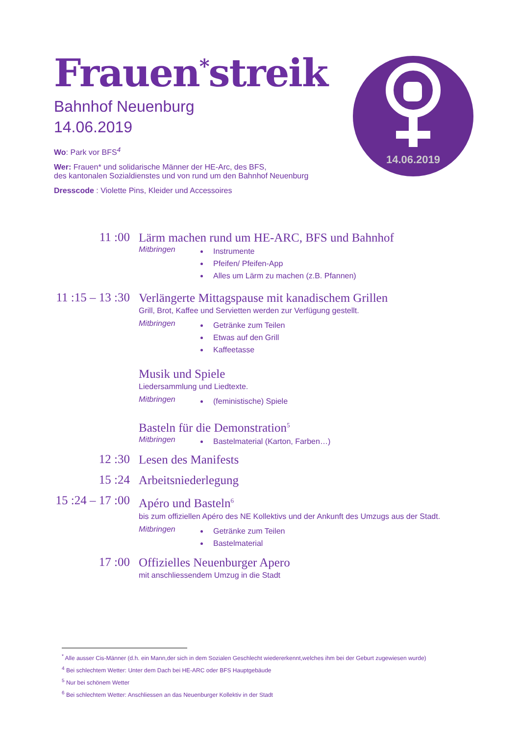Frauen<sup>*</sup>streik
Bahnhof Neuenburg
14.06.2019
Wo: Park vor BFS<sup>4</sup>
Wer: Frauen* und solidarische Männer der HE-Arc, des BFS,
des kantonalen Sozialdienstes und von rund um den Bahnhof Neuenburg
Dresscode : Violette Pins, Kleider und Accessoires
14.06.2019
11 :00
Lärm machen rund um HE-ARC, BFS und Bahnhof
Mitbringen
Instrumente
Pfeifen/ Pfeifen-App
Alles um Lärm zu machen (z.B. Pfannen)
11 :15 – 13 :30
Verlängerte Mittagspause mit kanadischem Grillen
Grill, Brot, Kaffee und Servietten werden zur Verfügung gestellt.
Mitbringen
Getränke zum Teilen
Etwas auf den Grill
Kaffeetasse
Musik und Spiele
Liedersammlung und Liedtexte.
Mitbringen
(feministische) Spiele
Basteln für die Demonstration<sup>5</sup>
Mitbringen
Bastelmaterial (Karton, Farben…)
12 :30
Lesen des Manifests
15 :24
Arbeitsniederlegung
15 :24 – 17 :00
Apéro und Basteln<sup>6</sup>
bis zum offiziellen Apéro des NE Kollektivs und der Ankunft des Umzugs aus der Stadt.
Mitbringen
Getränke zum Teilen
Bastelmaterial
17 :00
Offizielles Neuenburger Apero
mit anschliessendem Umzug in die Stadt
<sup>*</sup> Alle ausser Cis-Männer (d.h. ein Mann,der sich in dem Sozialen Geschlecht wiedererkennt,welches ihm bei der Geburt zugewiesen wurde)
<sup>4</sup> Bei schlechtem Wetter: Unter dem Dach bei HE-ARC oder BFS Hauptgebäude
<sup>5</sup> Nur bei schönem Wetter
<sup>6</sup> Bei schlechtem Wetter: Anschliessen an das Neuenburger Kollektiv in der Stadt